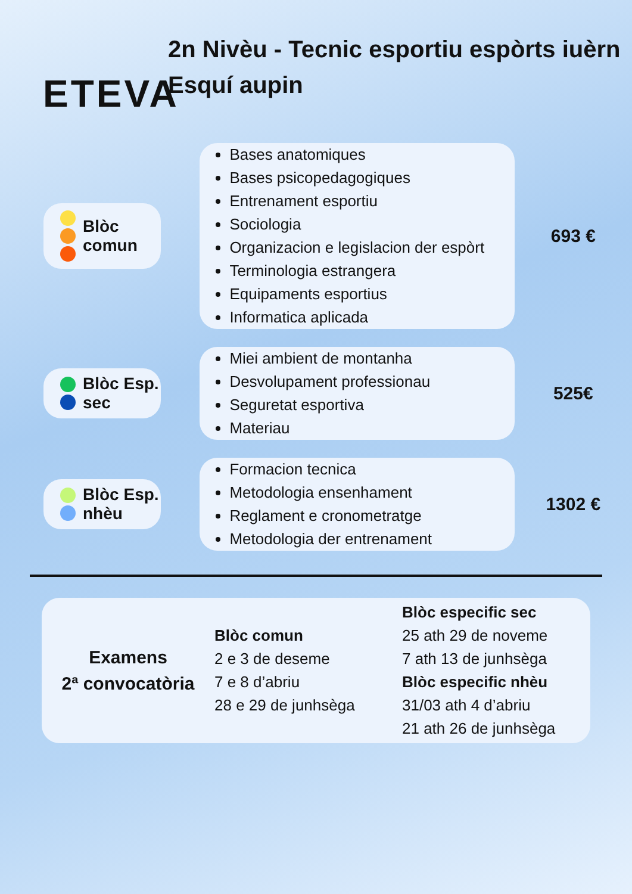ETEVA
2n Nivèu - Tecnic esportiu espòrts iuèrn
Esquí aupin
Blòc
comun
Bases anatomiques
Bases psicopedagogiques
Entrenament esportiu
Sociologia
Organizacion e legislacion der espòrt
Terminologia estrangera
Equipaments esportius
Informatica aplicada
693 €
Blòc Esp.
sec
Miei ambient de montanha
Desvolupament professionau
Seguretat esportiva
Materiau
525€
Blòc Esp.
nhèu
Formacion tecnica
Metodologia ensenhament
Reglament e cronometratge
Metodologia der entrenament
1302 €
Examens
2ª convocatòria
Blòc comun
2 e 3 de deseme
7 e 8 d’abriu
28 e 29 de junhsèga
Blòc especific sec
25 ath 29 de noveme
7 ath 13 de junhsèga
Blòc especific nhèu
31/03 ath 4 d’abriu
21 ath 26 de junhsèga